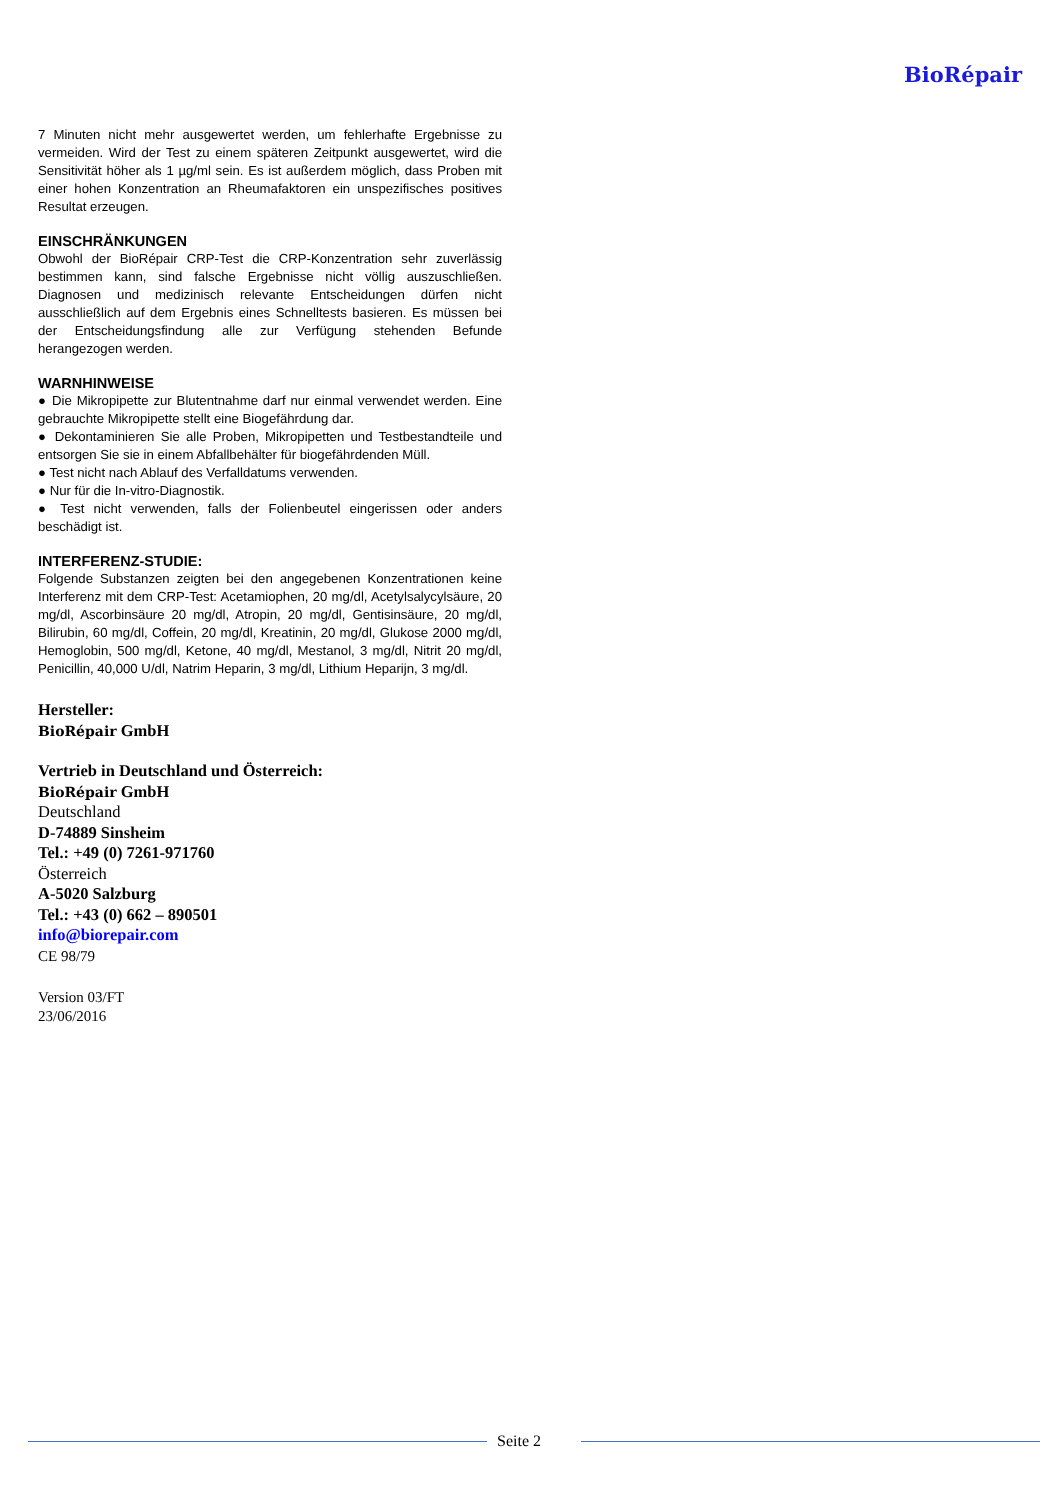BioRépair
7 Minuten nicht mehr ausgewertet werden, um fehlerhafte Ergebnisse zu vermeiden. Wird der Test zu einem späteren Zeitpunkt ausgewertet, wird die Sensitivität höher als 1 µg/ml sein. Es ist außerdem möglich, dass Proben mit einer hohen Konzentration an Rheumafaktoren ein unspezifisches positives Resultat erzeugen.
EINSCHRÄNKUNGEN
Obwohl der BioRépair CRP-Test die CRP-Konzentration sehr zuverlässig bestimmen kann, sind falsche Ergebnisse nicht völlig auszuschließen. Diagnosen und medizinisch relevante Entscheidungen dürfen nicht ausschließlich auf dem Ergebnis eines Schnelltests basieren. Es müssen bei der Entscheidungsfindung alle zur Verfügung stehenden Befunde herangezogen werden.
WARNHINWEISE
● Die Mikropipette zur Blutentnahme darf nur einmal verwendet werden. Eine gebrauchte Mikropipette stellt eine Biogefährdung dar.
● Dekontaminieren Sie alle Proben, Mikropipetten und Testbestandteile und entsorgen Sie sie in einem Abfallbehälter für biogefährdenden Müll.
● Test nicht nach Ablauf des Verfalldatums verwenden.
● Nur für die In-vitro-Diagnostik.
● Test nicht verwenden, falls der Folienbeutel eingerissen oder anders beschädigt ist.
INTERFERENZ-STUDIE:
Folgende Substanzen zeigten bei den angegebenen Konzentrationen keine Interferenz mit dem CRP-Test: Acetamiophen, 20 mg/dl, Acetylsalycylsäure, 20 mg/dl, Ascorbinsäure 20 mg/dl, Atropin, 20 mg/dl, Gentisinsäure, 20 mg/dl, Bilirubin, 60 mg/dl, Coffein, 20 mg/dl, Kreatinin, 20 mg/dl, Glukose 2000 mg/dl, Hemoglobin, 500 mg/dl, Ketone, 40 mg/dl, Mestanol, 3 mg/dl, Nitrit 20 mg/dl, Penicillin, 40,000 U/dl, Natrim Heparin, 3 mg/dl, Lithium Heparijn, 3 mg/dl.
Hersteller:
BioRépair GmbH
Vertrieb in Deutschland und Österreich:
BioRépair GmbH
Deutschland
D-74889 Sinsheim
Tel.: +49 (0) 7261-971760
Österreich
A-5020 Salzburg
Tel.: +43 (0) 662 – 890501
info@biorepair.com
CE 98/79
Version 03/FT
23/06/2016
Seite 2